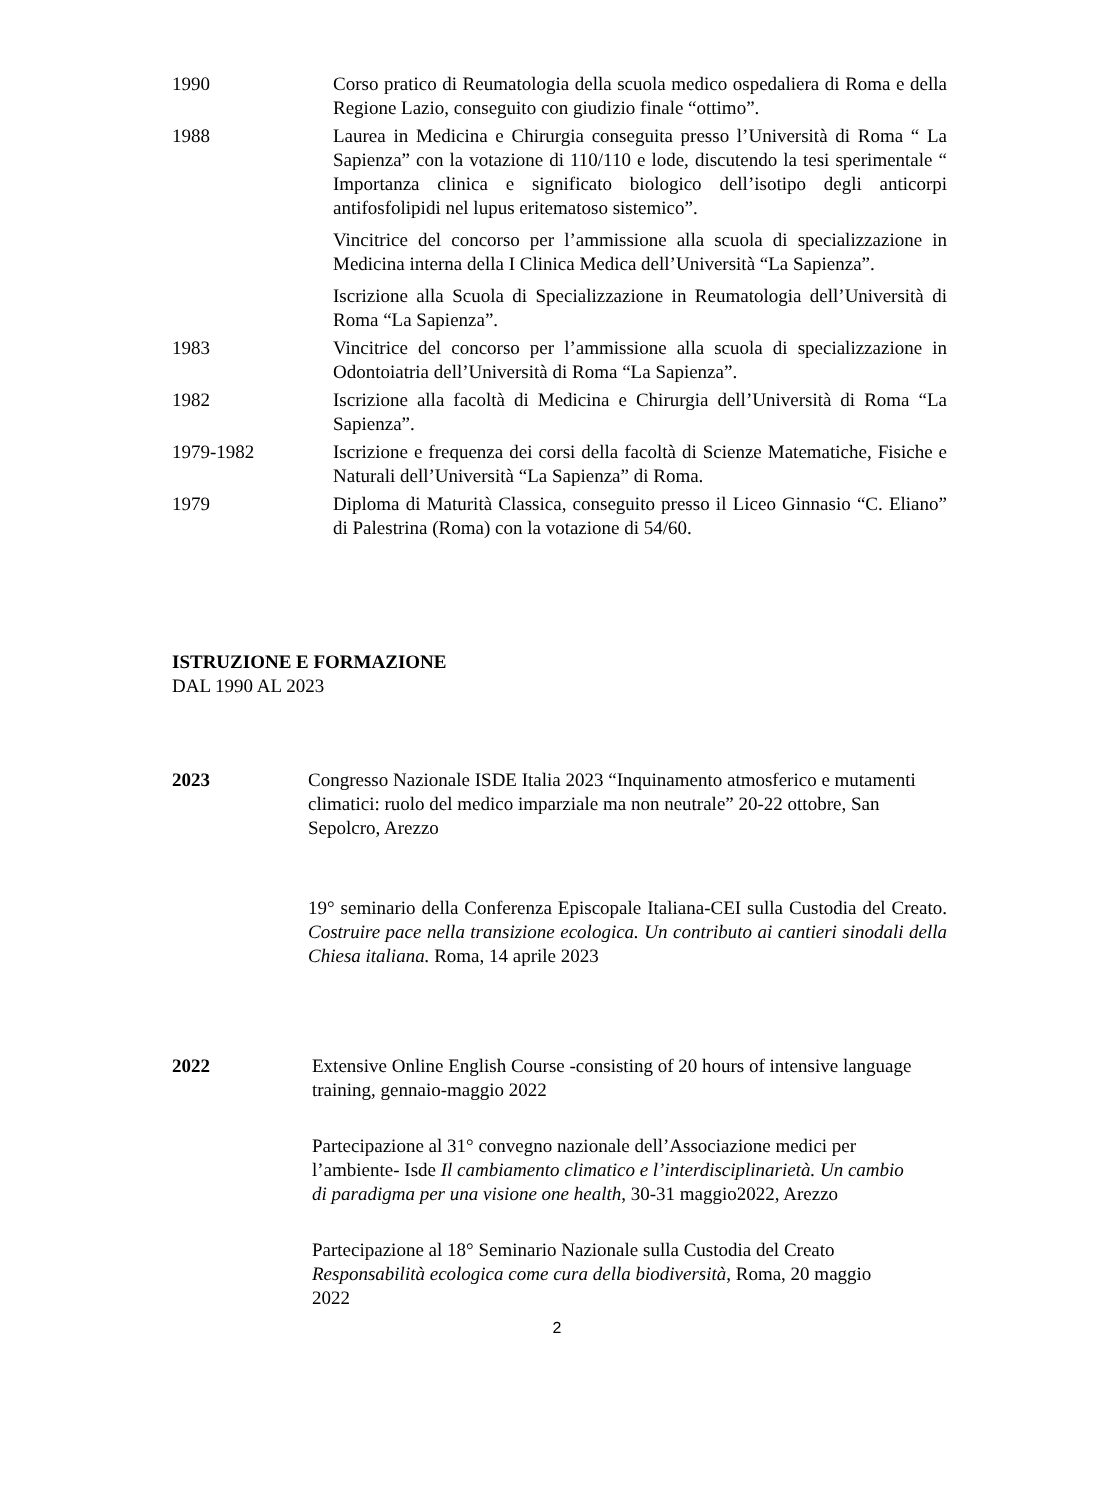1990 Corso pratico di Reumatologia della scuola medico ospedaliera di Roma e della Regione Lazio, conseguito con giudizio finale “ottimo”.
1988 Laurea in Medicina e Chirurgia conseguita presso l’Università di Roma “ La Sapienza” con la votazione di 110/110 e lode, discutendo la tesi sperimentale “ Importanza clinica e significato biologico dell’isotipo degli anticorpi antifosfolipidi nel lupus eritematoso sistemico”.
Vincitrice del concorso per l’ammissione alla scuola di specializzazione in Medicina interna della I Clinica Medica dell’Università “La Sapienza”.
Iscrizione alla Scuola di Specializzazione in Reumatologia dell’Università di Roma “La Sapienza”.
1983 Vincitrice del concorso per l’ammissione alla scuola di specializzazione in Odontoiatria dell’Università di Roma “La Sapienza”.
1982 Iscrizione alla facoltà di Medicina e Chirurgia dell’Università di Roma “La Sapienza”.
1979-1982 Iscrizione e frequenza dei corsi della facoltà di Scienze Matematiche, Fisiche e Naturali dell’Università “La Sapienza” di Roma.
1979 Diploma di Maturità Classica, conseguito presso il Liceo Ginnasio “C. Eliano” di Palestrina (Roma) con la votazione di 54/60.
ISTRUZIONE E FORMAZIONE
DAL 1990 AL 2023
2023 Congresso Nazionale ISDE Italia 2023 “Inquinamento atmosferico e mutamenti climatici: ruolo del medico imparziale ma non neutrale” 20-22 ottobre, San Sepolcro, Arezzo
19° seminario della Conferenza Episcopale Italiana-CEI sulla Custodia del Creato. Costruire pace nella transizione ecologica. Un contributo ai cantieri sinodali della Chiesa italiana. Roma, 14 aprile 2023
2022 Extensive Online English Course -consisting of 20 hours of intensive language training, gennaio-maggio 2022
Partecipazione al 31° convegno nazionale dell’Associazione medici per l’ambiente- Isde Il cambiamento climatico e l’interdisciplinarietà. Un cambio di paradigma per una visione one health, 30-31 maggio2022, Arezzo
Partecipazione al 18° Seminario Nazionale sulla Custodia del Creato Responsabilità ecologica come cura della biodiversità, Roma, 20 maggio 2022
2